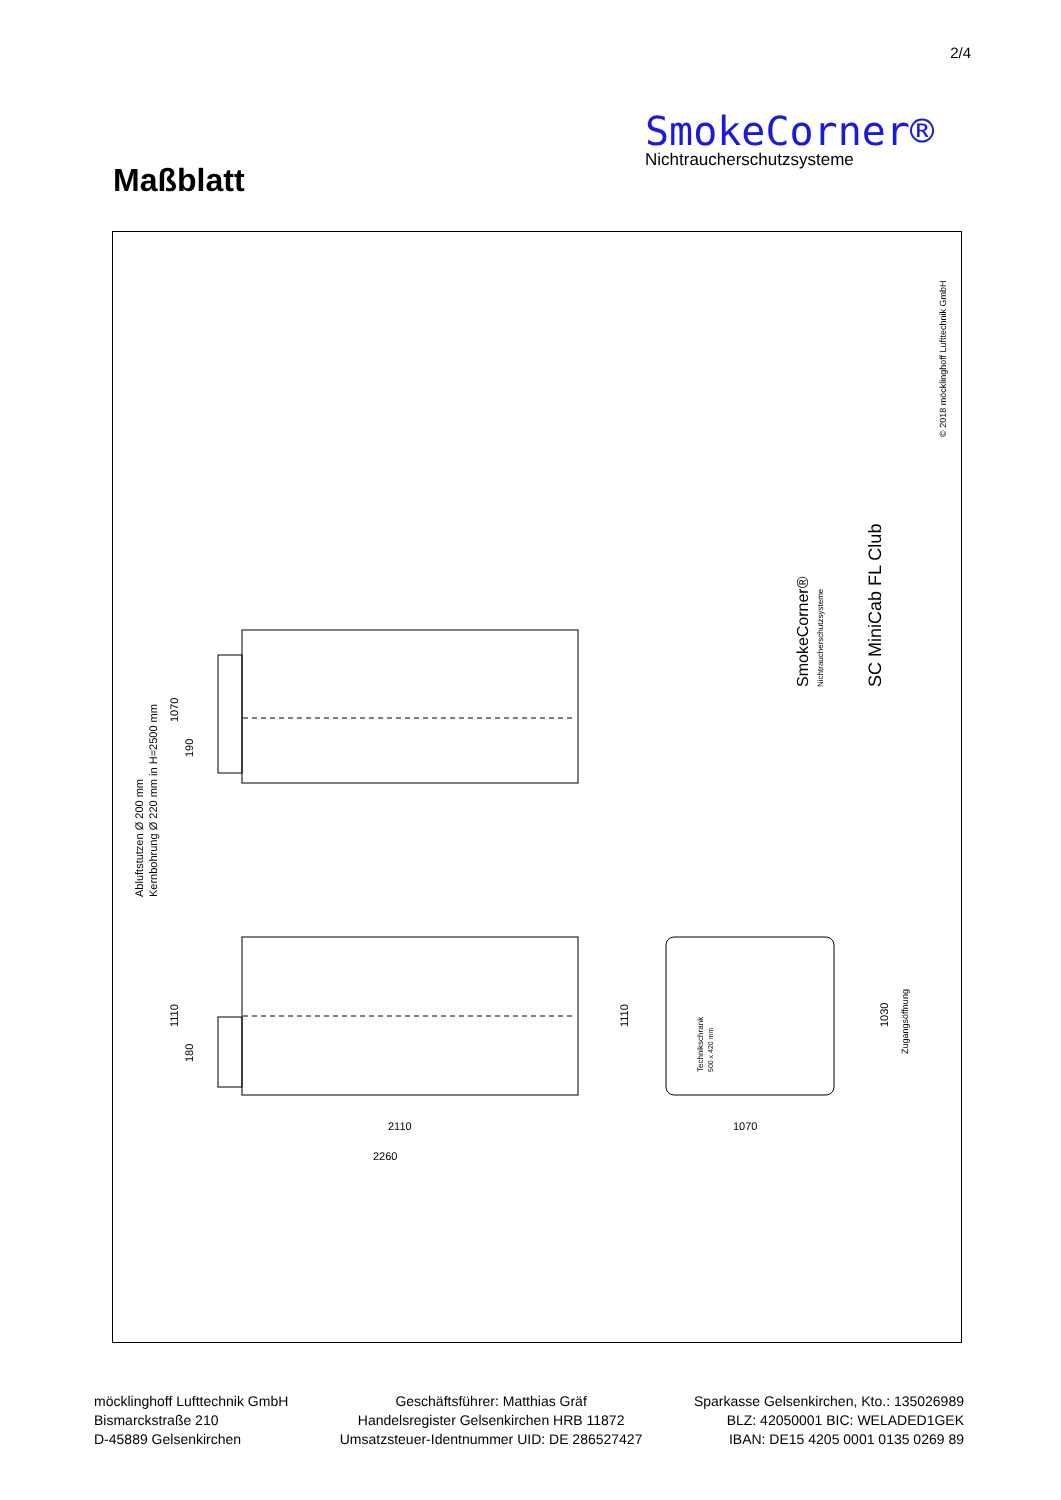2/4
SmokeCorner®
Nichtraucherschutzsysteme
Maßblatt
© 2018 möcklinghoff Lufttechnik GmbH
SC MiniCab FL Club
SmokeCorner®
Nichtraucherschutzsysteme
Abluftstutzen Ø 200 mm
Kernbohrung Ø 220 mm in H=2500 mm
1070
190
1110
180
1110
1030
Zugangsöffnung
Technikschrank
500 x 420 mm
2110
2260
1070
möcklinghoff Lufttechnik GmbH
Bismarckstraße 210
D-45889 Gelsenkirchen
Geschäftsführer: Matthias Gräf
Handelsregister Gelsenkirchen HRB 11872
Umsatzsteuer-Identnummer UID: DE 286527427
Sparkasse Gelsenkirchen, Kto.: 135026989
BLZ: 42050001 BIC: WELADED1GEK
IBAN: DE15 4205 0001 0135 0269 89